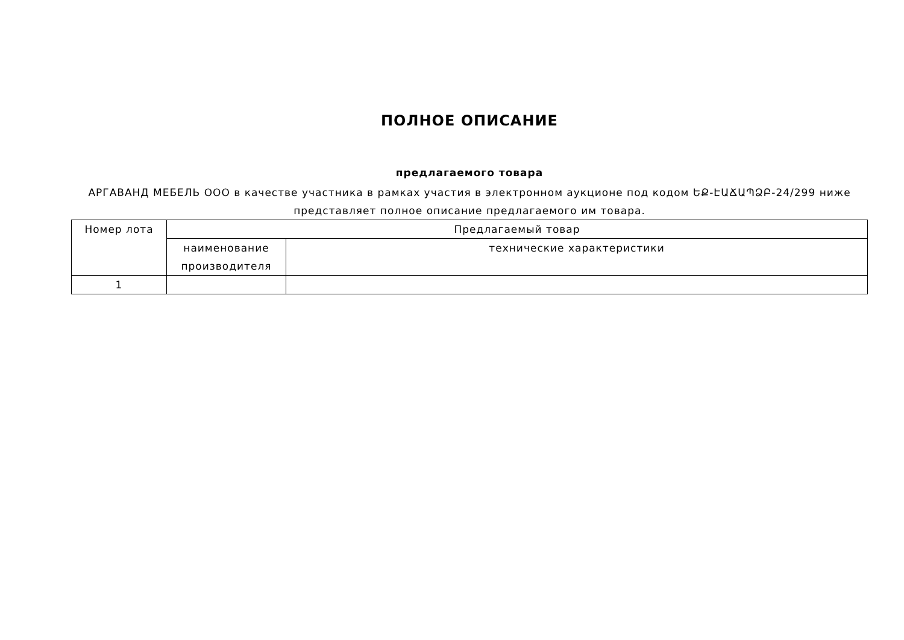ПОЛНОЕ ОПИСАНИЕ
предлагаемого товара
АРГАВАНД МЕБЕЛЬ ООО в качестве участника в рамках участия в электронном аукционе под кодом ԵՔ-ԷԱՃԱՊՁԲ-24/299 ниже представляет полное описание предлагаемого им товара.
| Номер лота | Предлагаемый товар | |
| --- | --- | --- |
| | наименование производителя | технические характеристики |
| 1 | | |